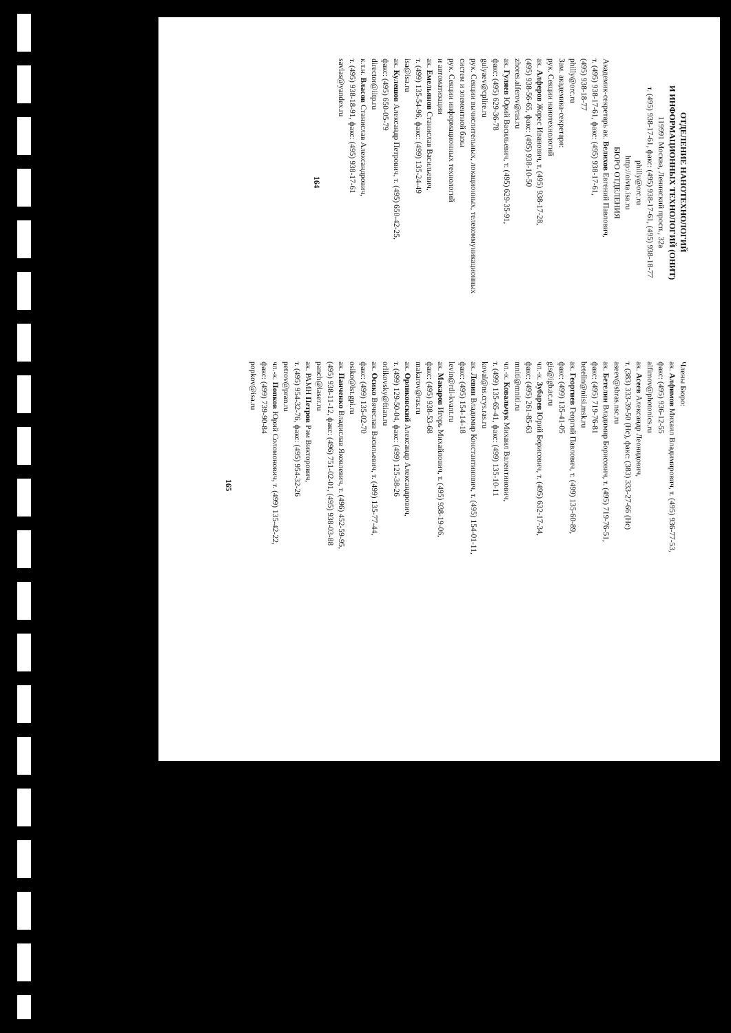ОТДЕЛЕНИЕ НАНОТЕХНОЛОГИЙ
И ИНФОРМАЦИОННЫХ ТЕХНОЛОГИЙ (ОНИТ)
119991 Москва, Ленинский просп., 32а
т. (495) 938-17-61, факс: (495) 938-17-61, (495) 938-18-77
philly@orc.ru
http://oivta.isa.ru
БЮРО ОТДЕЛЕНИЯ
Академик-секретарь ак. Велихов Евгений Павлович,
т. (495) 938-17-61, факс: (495) 938-17-61,
(495) 938-18-77
philly@orc.ru
Зам. академика-секретаря:
рук. Секции нанотехнологий
ак. Алферов Жорес Иванович, т. (495) 938-17-28,
(495) 938-56-65, факс: (495) 938-10-50
zhores.alferov@ras.ru
ак. Гуляев Юрий Васильевич, т. (495) 629-35-91,
факс: (495) 629-36-78
gulyaev@cplire.ru
рук. Секции вычислительных, локационных, телекоммуникационных систем и элементной базы
рук. Секции информационных технологий
и автоматизации
ак. Емельянов Станислав Васильевич,
т. (499) 135-54-96, факс: (499) 135-24-49
isa@isa.ru
ак. Кулешов Александр Петрович, т. (495) 650-42-25,
факс: (495) 650-05-79
director@iitp.ru
к.т.н. Власов Станислав Александрович,
т. (495) 938-18-91, факс: (495) 938-17-61
savlas@yandex.ru
164
Члены Бюро:
ак. Алфимов Михаил Владимирович, т. (495) 936-77-53,
факс: (495) 936-12-55
alfimov@photonics.ru
ак. Асеев Александр Леонидович,
т. (383) 333-39-50 (Нс), факс: (383) 333-27-66 (Нс)
aseev@sbras.nsc.ru
ак. Бетелин Владимир Борисович, т. (495) 719-76-51,
факс: (495) 719-76-81
betelin@niisi.msk.ru
ак. Георгиев Георгий Павлович, т. (499) 135-60-89,
факс: (499) 135-41-05
gis@igb.ac.ru
чл.-к. Зубарев Юрий Борисович, т. (495) 632-17-34,
факс: (495) 261-85-63
mniti@mniti.ru
чл.-к. Ковальчук Михаил Валентинович,
т. (499) 135-65-41, факс: (499) 135-10-11
koval@ns.crys.ras.ru
ак. Левин Владимир Константинович, т. (495) 154-01-11,
факс: (495) 154-14-18
levin@rdi-kvant.ru
ак. Макаров Игорь Михайлович, т. (495) 938-19-06,
факс: (495) 938-53-68
makarov@ras.ru
ак. Орликовский Александр Александрович,
т. (499) 129-50-04, факс: (499) 125-38-26
orlikovsky@ftian.ru
ак. Осико Вячеслав Васильевич, т. (499) 135-77-44,
факс: (499) 135-02-70
osiko@lst.gpi.ru
ак. Панченко Владислав Яковлевич, т. (496) 452-59-95,
(495) 938-11-12, факс: (496) 751-02-01, (495) 938-03-88
panch@laser.ru
ак. РАМН Петров Рэм Викторович,
т. (495) 954-32-76, факс: (495) 954-32-26
petrov@pran.ru
чл.-к. Попков Юрий Соломонович, т. (499) 135-42-22,
факс: (499) 739-90-84
popkov@isa.ru
165